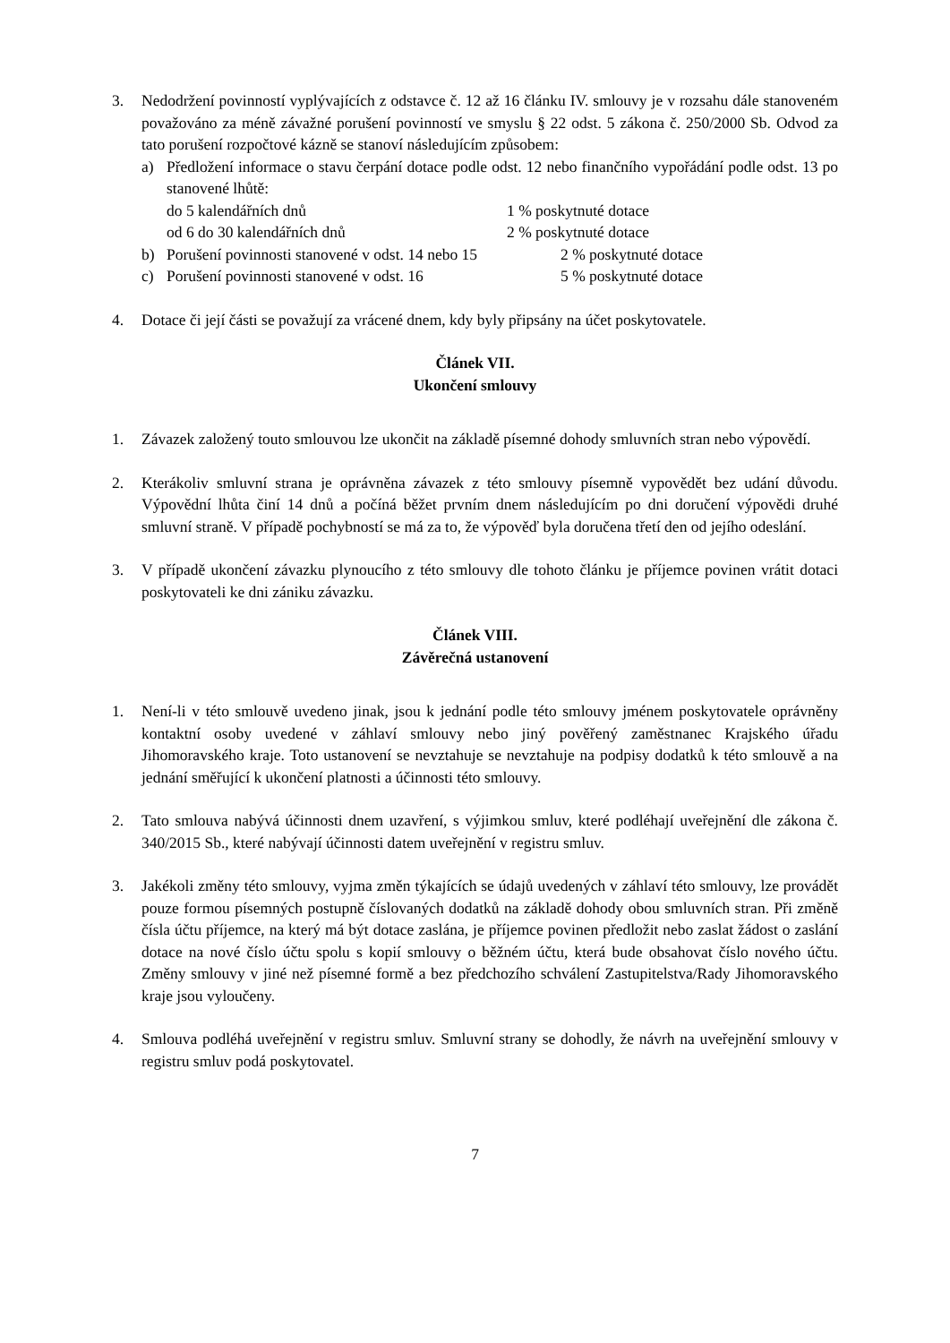3. Nedodržení povinností vyplývajících z odstavce č. 12 až 16 článku IV. smlouvy je v rozsahu dále stanoveném považováno za méně závažné porušení povinností ve smyslu § 22 odst. 5 zákona č. 250/2000 Sb. Odvod za tato porušení rozpočtové kázně se stanoví následujícím způsobem:
a) Předložení informace o stavu čerpání dotace podle odst. 12 nebo finančního vypořádání podle odst. 13 po stanovené lhůtě:
do 5 kalendářních dnů 1 % poskytnuté dotace
od 6 do 30 kalendářních dnů 2 % poskytnuté dotace
b) Porušení povinnosti stanovené v odst. 14 nebo 15
2 % poskytnuté dotace
c) Porušení povinnosti stanovené v odst. 16 5 % poskytnuté dotace
4. Dotace či její části se považují za vrácené dnem, kdy byly připsány na účet poskytovatele.
Článek VII.
Ukončení smlouvy
1. Závazek založený touto smlouvou lze ukončit na základě písemné dohody smluvních stran nebo výpovědí.
2. Kterákoliv smluvní strana je oprávněna závazek z této smlouvy písemně vypovědět bez udání důvodu. Výpovědní lhůta činí 14 dnů a počíná běžet prvním dnem následujícím po dni doručení výpovědi druhé smluvní straně. V případě pochybností se má za to, že výpověď byla doručena třetí den od jejího odeslání.
3. V případě ukončení závazku plynoucího z této smlouvy dle tohoto článku je příjemce povinen vrátit dotaci poskytovateli ke dni zániku závazku.
Článek VIII.
Závěrečná ustanovení
1. Není-li v této smlouvě uvedeno jinak, jsou k jednání podle této smlouvy jménem poskytovatele oprávněny kontaktní osoby uvedené v záhlaví smlouvy nebo jiný pověřený zaměstnanec Krajského úřadu Jihomoravského kraje. Toto ustanovení se nevztahuje se nevztahuje na podpisy dodatků k této smlouvě a na jednání směřující k ukončení platnosti a účinnosti této smlouvy.
2. Tato smlouva nabývá účinnosti dnem uzavření, s výjimkou smluv, které podléhají uveřejnění dle zákona č. 340/2015 Sb., které nabývají účinnosti datem uveřejnění v registru smluv.
3. Jakékoli změny této smlouvy, vyjma změn týkajících se údajů uvedených v záhlaví této smlouvy, lze provádět pouze formou písemných postupně číslovaných dodatků na základě dohody obou smluvních stran. Při změně čísla účtu příjemce, na který má být dotace zaslána, je příjemce povinen předložit nebo zaslat žádost o zaslání dotace na nové číslo účtu spolu s kopií smlouvy o běžném účtu, která bude obsahovat číslo nového účtu. Změny smlouvy v jiné než písemné formě a bez předchozího schválení Zastupitelstva/Rady Jihomoravského kraje jsou vyloučeny.
4. Smlouva podléhá uveřejnění v registru smluv. Smluvní strany se dohodly, že návrh na uveřejnění smlouvy v registru smluv podá poskytovatel.
7